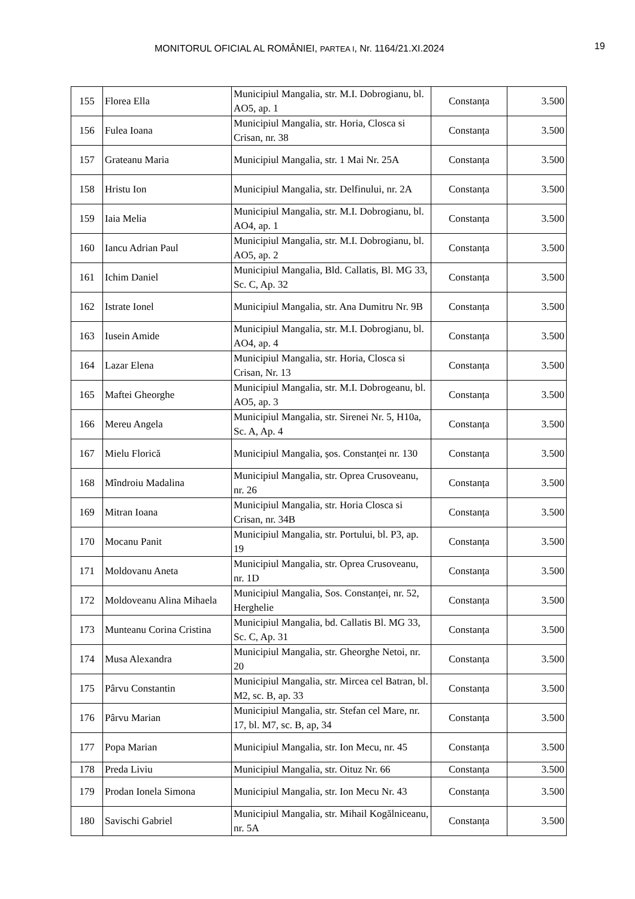MONITORUL OFICIAL AL ROMÂNIEI, PARTEA I, Nr. 1164/21.XI.2024
19
| 155 | Florea Ella | Municipiul Mangalia, str. M.I. Dobrogianu, bl. AO5, ap. 1 | Constanța | 3.500 |
| 156 | Fulea Ioana | Municipiul Mangalia, str. Horia, Closca si Crisan, nr. 38 | Constanța | 3.500 |
| 157 | Grateanu Maria | Municipiul Mangalia, str. 1 Mai Nr. 25A | Constanța | 3.500 |
| 158 | Hristu Ion | Municipiul Mangalia, str. Delfinului, nr. 2A | Constanța | 3.500 |
| 159 | Iaia Melia | Municipiul Mangalia, str. M.I. Dobrogianu, bl. AO4, ap. 1 | Constanța | 3.500 |
| 160 | Iancu Adrian Paul | Municipiul Mangalia, str. M.I. Dobrogianu, bl. AO5, ap. 2 | Constanța | 3.500 |
| 161 | Ichim Daniel | Municipiul Mangalia, Bld. Callatis, Bl. MG 33, Sc. C, Ap. 32 | Constanța | 3.500 |
| 162 | Istrate Ionel | Municipiul Mangalia, str. Ana Dumitru Nr. 9B | Constanța | 3.500 |
| 163 | Iusein Amide | Municipiul Mangalia, str. M.I. Dobrogianu, bl. AO4, ap. 4 | Constanța | 3.500 |
| 164 | Lazar Elena | Municipiul Mangalia, str. Horia, Closca si Crisan, Nr. 13 | Constanța | 3.500 |
| 165 | Maftei Gheorghe | Municipiul Mangalia, str. M.I. Dobrogeanu, bl. AO5, ap. 3 | Constanța | 3.500 |
| 166 | Mereu Angela | Municipiul Mangalia, str. Sirenei Nr. 5, H10a, Sc. A, Ap. 4 | Constanța | 3.500 |
| 167 | Mielu Florică | Municipiul Mangalia, șos. Constanței nr. 130 | Constanța | 3.500 |
| 168 | Mîndroiu Madalina | Municipiul Mangalia, str. Oprea Crusoveanu, nr. 26 | Constanța | 3.500 |
| 169 | Mitran Ioana | Municipiul Mangalia, str. Horia Closca si Crisan, nr. 34B | Constanța | 3.500 |
| 170 | Mocanu Panit | Municipiul Mangalia, str. Portului, bl. P3, ap. 19 | Constanța | 3.500 |
| 171 | Moldovanu Aneta | Municipiul Mangalia, str. Oprea Crusoveanu, nr. 1D | Constanța | 3.500 |
| 172 | Moldoveanu Alina Mihaela | Municipiul Mangalia, Sos. Constanței, nr. 52, Herghelie | Constanța | 3.500 |
| 173 | Munteanu Corina Cristina | Municipiul Mangalia, bd. Callatis Bl. MG 33, Sc. C, Ap. 31 | Constanța | 3.500 |
| 174 | Musa Alexandra | Municipiul Mangalia, str. Gheorghe Netoi, nr. 20 | Constanța | 3.500 |
| 175 | Pârvu Constantin | Municipiul Mangalia, str. Mircea cel Batran, bl. M2, sc. B, ap. 33 | Constanța | 3.500 |
| 176 | Pârvu Marian | Municipiul Mangalia, str. Stefan cel Mare, nr. 17, bl. M7, sc. B, ap, 34 | Constanța | 3.500 |
| 177 | Popa Marian | Municipiul Mangalia, str. Ion Mecu, nr. 45 | Constanța | 3.500 |
| 178 | Preda Liviu | Municipiul Mangalia, str. Oituz Nr. 66 | Constanța | 3.500 |
| 179 | Prodan Ionela Simona | Municipiul Mangalia, str. Ion Mecu Nr. 43 | Constanța | 3.500 |
| 180 | Savischi Gabriel | Municipiul Mangalia, str. Mihail Kogălniceanu, nr. 5A | Constanța | 3.500 |